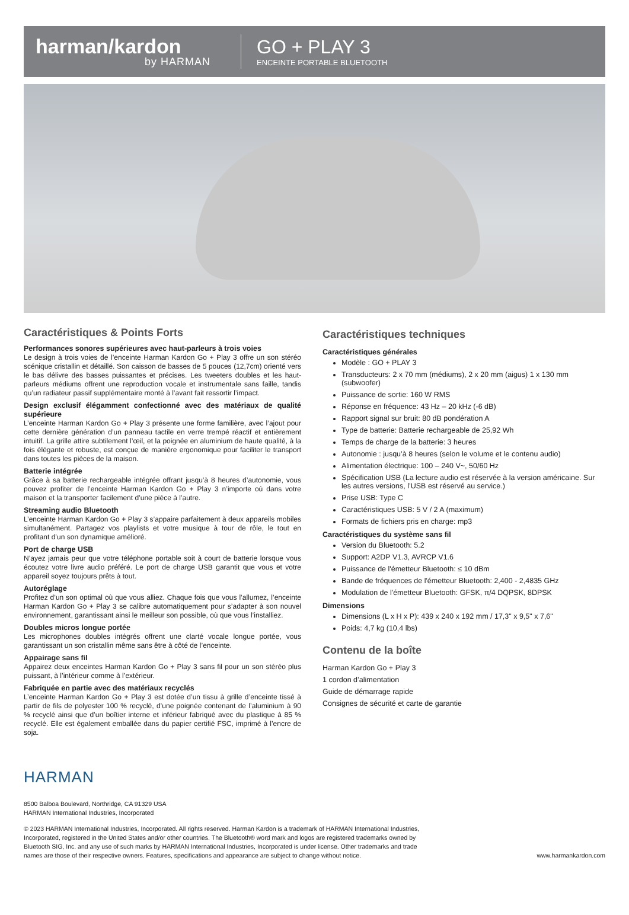harman/kardon
by HARMAN
GO + PLAY 3
ENCEINTE PORTABLE BLUETOOTH
Caractéristiques & Points Forts
Performances sonores supérieures avec haut-parleurs à trois voies
Le design à trois voies de l’enceinte Harman Kardon Go + Play 3 offre un son stéréo scénique cristallin et détaillé. Son caisson de basses de 5 pouces (12,7cm) orienté vers le bas délivre des basses puissantes et précises. Les tweeters doubles et les haut-parleurs médiums offrent une reproduction vocale et instrumentale sans faille, tandis qu’un radiateur passif supplémentaire monté à l’avant fait ressortir l’impact.
Design exclusif élégamment confectionné avec des matériaux de qualité supérieure
L’enceinte Harman Kardon Go + Play 3 présente une forme familière, avec l’ajout pour cette dernière génération d’un panneau tactile en verre trempé réactif et entièrement intuitif. La grille attire subtilement l’œil, et la poignée en aluminium de haute qualité, à la fois élégante et robuste, est conçue de manière ergonomique pour faciliter le transport dans toutes les pièces de la maison.
Batterie intégrée
Grâce à sa batterie rechargeable intégrée offrant jusqu’à 8 heures d’autonomie, vous pouvez profiter de l’enceinte Harman Kardon Go + Play 3 n’importe où dans votre maison et la transporter facilement d’une pièce à l’autre.
Streaming audio Bluetooth
L’enceinte Harman Kardon Go + Play 3 s’appaire parfaitement à deux appareils mobiles simultanément. Partagez vos playlists et votre musique à tour de rôle, le tout en profitant d’un son dynamique amélioré.
Port de charge USB
N’ayez jamais peur que votre téléphone portable soit à court de batterie lorsque vous écoutez votre livre audio préféré. Le port de charge USB garantit que vous et votre appareil soyez toujours prêts à tout.
Autoréglage
Profitez d’un son optimal où que vous alliez. Chaque fois que vous l’allumez, l’enceinte Harman Kardon Go + Play 3 se calibre automatiquement pour s’adapter à son nouvel environnement, garantissant ainsi le meilleur son possible, où que vous l’installiez.
Doubles micros longue portée
Les microphones doubles intégrés offrent une clarté vocale longue portée, vous garantissant un son cristallin même sans être à côté de l’enceinte.
Appairage sans fil
Appairez deux enceintes Harman Kardon Go + Play 3 sans fil pour un son stéréo plus puissant, à l’intérieur comme à l’extérieur.
Fabriquée en partie avec des matériaux recyclés
L’enceinte Harman Kardon Go + Play 3 est dotée d’un tissu à grille d’enceinte tissé à partir de fils de polyester 100 % recyclé, d’une poignée contenant de l’aluminium à 90 % recyclé ainsi que d’un boîtier interne et inférieur fabriqué avec du plastique à 85 % recyclé. Elle est également emballée dans du papier certifié FSC, imprimé à l’encre de soja.
Caractéristiques techniques
Caractéristiques générales
Modèle : GO + PLAY 3
Transducteurs: 2 x 70 mm (médiums), 2 x 20 mm (aigus) 1 x 130 mm (subwoofer)
Puissance de sortie: 160 W RMS
Réponse en fréquence: 43 Hz – 20 kHz (-6 dB)
Rapport signal sur bruit: 80 dB pondération A
Type de batterie: Batterie rechargeable de 25,92 Wh
Temps de charge de la batterie: 3 heures
Autonomie : jusqu’à 8 heures (selon le volume et le contenu audio)
Alimentation électrique: 100 – 240 V~, 50/60 Hz
Spécification USB (La lecture audio est réservée à la version américaine. Sur les autres versions, l’USB est réservé au service.)
Prise USB: Type C
Caractéristiques USB: 5 V / 2 A (maximum)
Formats de fichiers pris en charge: mp3
Caractéristiques du système sans fil
Version du Bluetooth: 5.2
Support: A2DP V1.3, AVRCP V1.6
Puissance de l'émetteur Bluetooth: ≤ 10 dBm
Bande de fréquences de l'émetteur Bluetooth: 2,400 - 2,4835 GHz
Modulation de l'émetteur Bluetooth: GFSK, π/4 DQPSK, 8DPSK
Dimensions
Dimensions (L x H x P): 439 x 240 x 192 mm / 17,3" x 9,5" x 7,6"
Poids: 4,7 kg (10,4 lbs)
Contenu de la boîte
Harman Kardon Go + Play 3
1 cordon d’alimentation
Guide de démarrage rapide
Consignes de sécurité et carte de garantie
HARMAN
8500 Balboa Boulevard, Northridge, CA 91329 USA
HARMAN International Industries, Incorporated
© 2023 HARMAN International Industries, Incorporated. All rights reserved. Harman Kardon is a trademark of HARMAN International Industries, Incorporated, registered in the United States and/or other countries. The Bluetooth® word mark and logos are registered trademarks owned by Bluetooth SIG, Inc. and any use of such marks by HARMAN International Industries, Incorporated is under license. Other trademarks and trade names are those of their respective owners. Features, specifications and appearance are subject to change without notice.
www.harmankardon.com